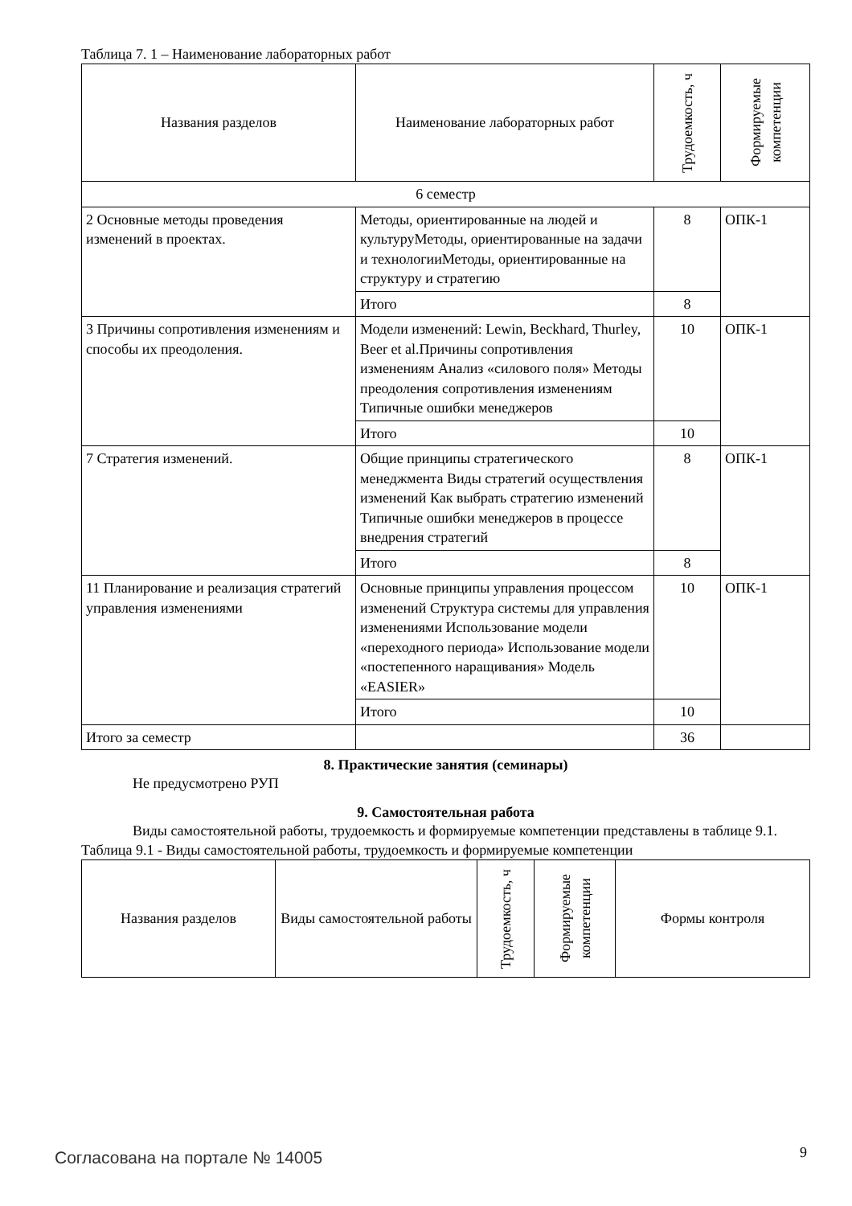Таблица 7. 1 – Наименование лабораторных работ
| Названия разделов | Наименование лабораторных работ | Трудоемкость, ч | Формируемые компетенции |
| --- | --- | --- | --- |
| 6 семестр | | | |
| 2 Основные методы проведения изменений в проектах. | Методы, ориентированные на людей и культуруМетоды, ориентированные на задачи и технологииМетоды, ориентированные на структуру и стратегию | 8 | ОПК-1 |
| | Итого | 8 | |
| 3 Причины сопротивления изменениям и способы их преодоления. | Модели изменений: Lewin, Beckhard, Thurley, Beer et al.Причины сопротивления изменениям Анализ «силового поля» Методы преодоления сопротивления изменениям Типичные ошибки менеджеров | 10 | ОПК-1 |
| | Итого | 10 | |
| 7 Стратегия изменений. | Общие принципы стратегического менеджмента Виды стратегий осуществления изменений Как выбрать стратегию изменений Типичные ошибки менеджеров в процессе внедрения стратегий | 8 | ОПК-1 |
| | Итого | 8 | |
| 11 Планирование и реализация стратегий управления изменениями | Основные принципы управления процессом изменений Структура системы для управления изменениями Использование модели «переходного периода» Использование модели «постепенного наращивания» Модель «EASIER» | 10 | ОПК-1 |
| | Итого | 10 | |
| Итого за семестр | | 36 | |
8. Практические занятия (семинары)
Не предусмотрено РУП
9. Самостоятельная работа
Виды самостоятельной работы, трудоемкость и формируемые компетенции представлены в таблице 9.1.
Таблица 9.1 - Виды самостоятельной работы, трудоемкость и формируемые компетенции
| Названия разделов | Виды самостоятельной работы | Трудоемкость, ч | Формируемые компетенции | Формы контроля |
| --- | --- | --- | --- | --- |
Согласована на портале № 14005 9